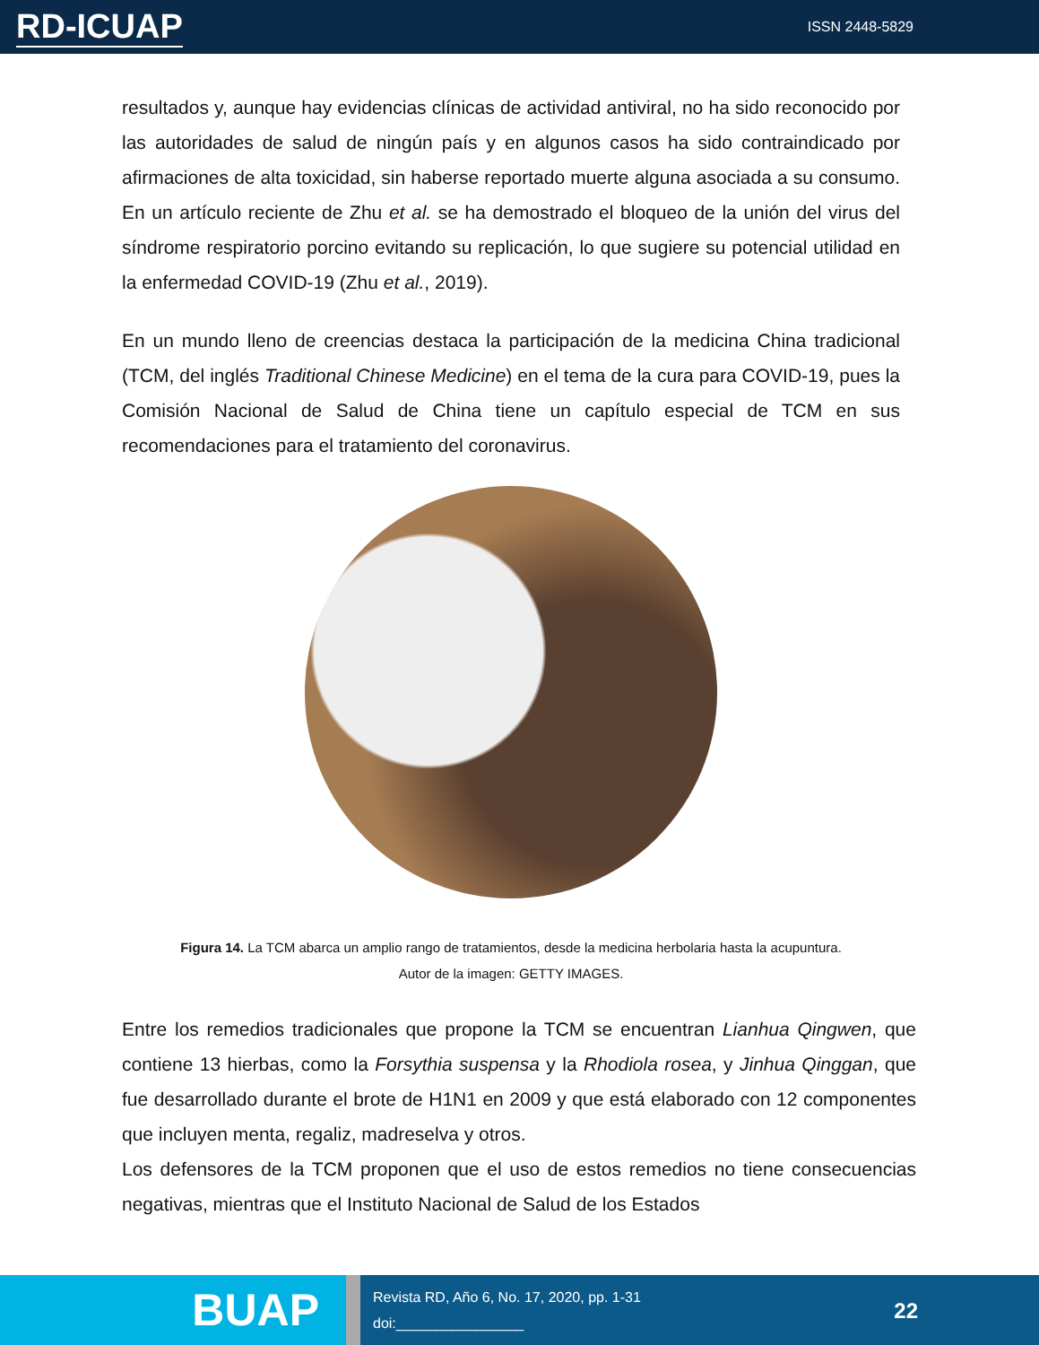RD-ICUAP
ISSN 2448-5829
resultados y, aunque hay evidencias clínicas de actividad antiviral, no ha sido reconocido por las autoridades de salud de ningún país y en algunos casos ha sido contraindicado por afirmaciones de alta toxicidad, sin haberse reportado muerte alguna asociada a su consumo. En un artículo reciente de Zhu et al. se ha demostrado el bloqueo de la unión del virus del síndrome respiratorio porcino evitando su replicación, lo que sugiere su potencial utilidad en la enfermedad COVID-19 (Zhu et al., 2019).
En un mundo lleno de creencias destaca la participación de la medicina China tradicional (TCM, del inglés Traditional Chinese Medicine) en el tema de la cura para COVID-19, pues la Comisión Nacional de Salud de China tiene un capítulo especial de TCM en sus recomendaciones para el tratamiento del coronavirus.
Figura 14. La TCM abarca un amplio rango de tratamientos, desde la medicina herbolaria hasta la acupuntura.
Autor de la imagen: GETTY IMAGES.
Entre los remedios tradicionales que propone la TCM se encuentran Lianhua Qingwen, que contiene 13 hierbas, como la Forsythia suspensa y la Rhodiola rosea, y Jinhua Qinggan, que fue desarrollado durante el brote de H1N1 en 2009 y que está elaborado con 12 componentes que incluyen menta, regaliz, madreselva y otros.
Los defensores de la TCM proponen que el uso de estos remedios no tiene consecuencias negativas, mientras que el Instituto Nacional de Salud de los Estados
BUAP
Revista RD, Año 6, No. 17, 2020, pp. 1-31
doi:________________
22